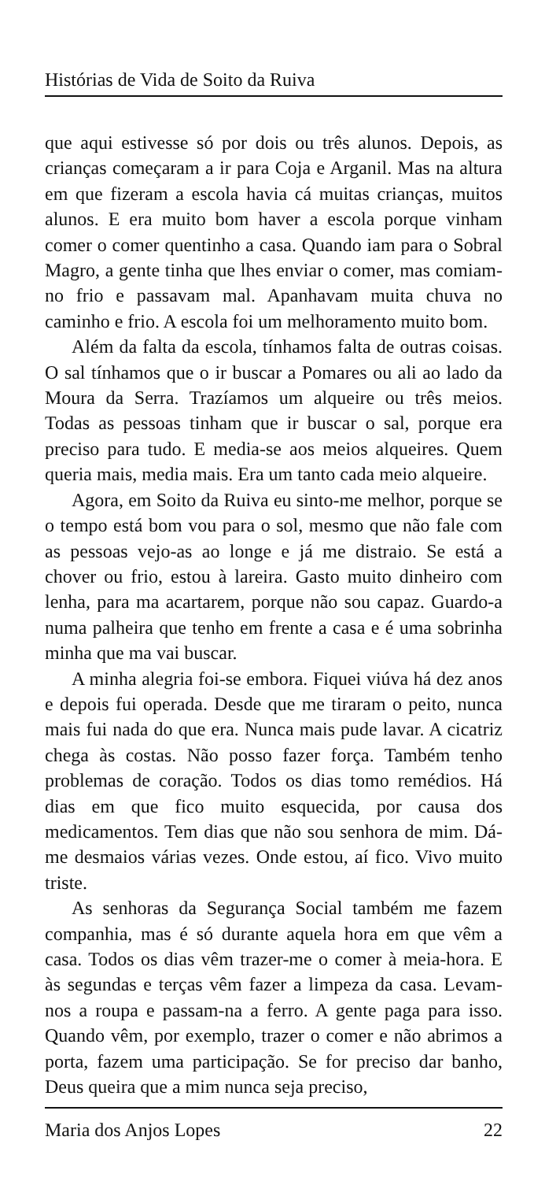Histórias de Vida de Soito da Ruiva
que aqui estivesse só por dois ou três alunos. Depois, as crianças começaram a ir para Coja e Arganil. Mas na altura em que fizeram a escola havia cá muitas crianças, muitos alunos. E era muito bom haver a escola porque vinham comer o comer quentinho a casa. Quando iam para o Sobral Magro, a gente tinha que lhes enviar o comer, mas comiam-no frio e passavam mal. Apanhavam muita chuva no caminho e frio. A escola foi um melhoramento muito bom.
Além da falta da escola, tínhamos falta de outras coisas. O sal tínhamos que o ir buscar a Pomares ou ali ao lado da Moura da Serra. Trazíamos um alqueire ou três meios. Todas as pessoas tinham que ir buscar o sal, porque era preciso para tudo. E media-se aos meios alqueires. Quem queria mais, media mais. Era um tanto cada meio alqueire.
Agora, em Soito da Ruiva eu sinto-me melhor, porque se o tempo está bom vou para o sol, mesmo que não fale com as pessoas vejo-as ao longe e já me distraio. Se está a chover ou frio, estou à lareira. Gasto muito dinheiro com lenha, para ma acartarem, porque não sou capaz. Guardo-a numa palheira que tenho em frente a casa e é uma sobrinha minha que ma vai buscar.
A minha alegria foi-se embora. Fiquei viúva há dez anos e depois fui operada. Desde que me tiraram o peito, nunca mais fui nada do que era. Nunca mais pude lavar. A cicatriz chega às costas. Não posso fazer força. Também tenho problemas de coração. Todos os dias tomo remédios. Há dias em que fico muito esquecida, por causa dos medicamentos. Tem dias que não sou senhora de mim. Dá-me desmaios várias vezes. Onde estou, aí fico. Vivo muito triste.
As senhoras da Segurança Social também me fazem companhia, mas é só durante aquela hora em que vêm a casa. Todos os dias vêm trazer-me o comer à meia-hora. E às segundas e terças vêm fazer a limpeza da casa. Levam-nos a roupa e passam-na a ferro. A gente paga para isso. Quando vêm, por exemplo, trazer o comer e não abrimos a porta, fazem uma participação. Se for preciso dar banho, Deus queira que a mim nunca seja preciso,
Maria dos Anjos Lopes 22